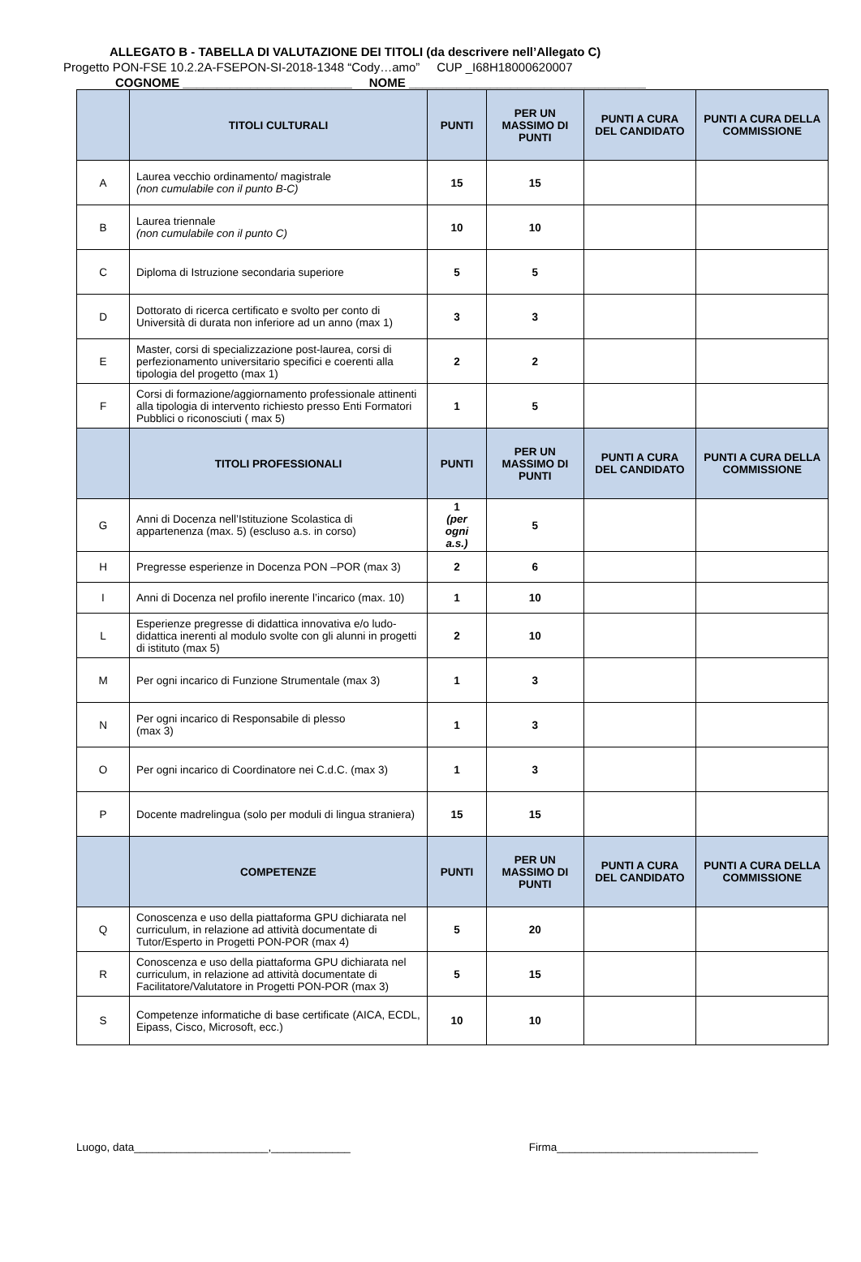ALLEGATO B - TABELLA DI VALUTAZIONE DEI TITOLI (da descrivere nell’Allegato C)
Progetto PON-FSE 10.2.2A-FSEPON-SI-2018-1348 “Cody…amo” CUP _I68H18000620007
COGNOME _________________________ NOME ___________________________________
| | TITOLI CULTURALI | PUNTI | PER UN MASSIMO DI PUNTI | PUNTI A CURA DEL CANDIDATO | PUNTI A CURA DELLA COMMISSIONE |
| --- | --- | --- | --- | --- | --- |
| A | Laurea vecchio ordinamento/ magistrale (non cumulabile con il punto B-C) | 15 | 15 | | |
| B | Laurea triennale (non cumulabile con il punto C) | 10 | 10 | | |
| C | Diploma di Istruzione secondaria superiore | 5 | 5 | | |
| D | Dottorato di ricerca certificato e svolto per conto di Università di durata non inferiore ad un anno (max 1) | 3 | 3 | | |
| E | Master, corsi di specializzazione post-laurea, corsi di perfezionamento universitario specifici e coerenti alla tipologia del progetto (max 1) | 2 | 2 | | |
| F | Corsi di formazione/aggiornamento professionale attinenti alla tipologia di intervento richiesto presso Enti Formatori Pubblici o riconosciuti ( max 5) | 1 | 5 | | |
| | TITOLI PROFESSIONALI | PUNTI | PER UN MASSIMO DI PUNTI | PUNTI A CURA DEL CANDIDATO | PUNTI A CURA DELLA COMMISSIONE |
| G | Anni di Docenza nell’Istituzione Scolastica di appartenenza (max. 5) (escluso a.s. in corso) | 1 (per ogni a.s.) | 5 | | |
| H | Pregresse esperienze in Docenza PON –POR (max 3) | 2 | 6 | | |
| I | Anni di Docenza nel profilo inerente l’incarico (max. 10) | 1 | 10 | | |
| L | Esperienze pregresse di didattica innovativa e/o ludo-didattica inerenti al modulo svolte con gli alunni in progetti di istituto (max 5) | 2 | 10 | | |
| M | Per ogni incarico di Funzione Strumentale (max 3) | 1 | 3 | | |
| N | Per ogni incarico di Responsabile di plesso (max 3) | 1 | 3 | | |
| O | Per ogni incarico di Coordinatore nei C.d.C. (max 3) | 1 | 3 | | |
| P | Docente madrelingua (solo per moduli di lingua straniera) | 15 | 15 | | |
| | COMPETENZE | PUNTI | PER UN MASSIMO DI PUNTI | PUNTI A CURA DEL CANDIDATO | PUNTI A CURA DELLA COMMISSIONE |
| Q | Conoscenza e uso della piattaforma GPU dichiarata nel curriculum, in relazione ad attività documentate di Tutor/Esperto in Progetti PON-POR (max 4) | 5 | 20 | | |
| R | Conoscenza e uso della piattaforma GPU dichiarata nel curriculum, in relazione ad attività documentate di Facilitatore/Valutatore in Progetti PON-POR (max 3) | 5 | 15 | | |
| S | Competenze informatiche di base certificate (AICA, ECDL, Eipass, Cisco, Microsoft, ecc.) | 10 | 10 | | |
Luogo, data______________________,_____________ Firma_________________________________